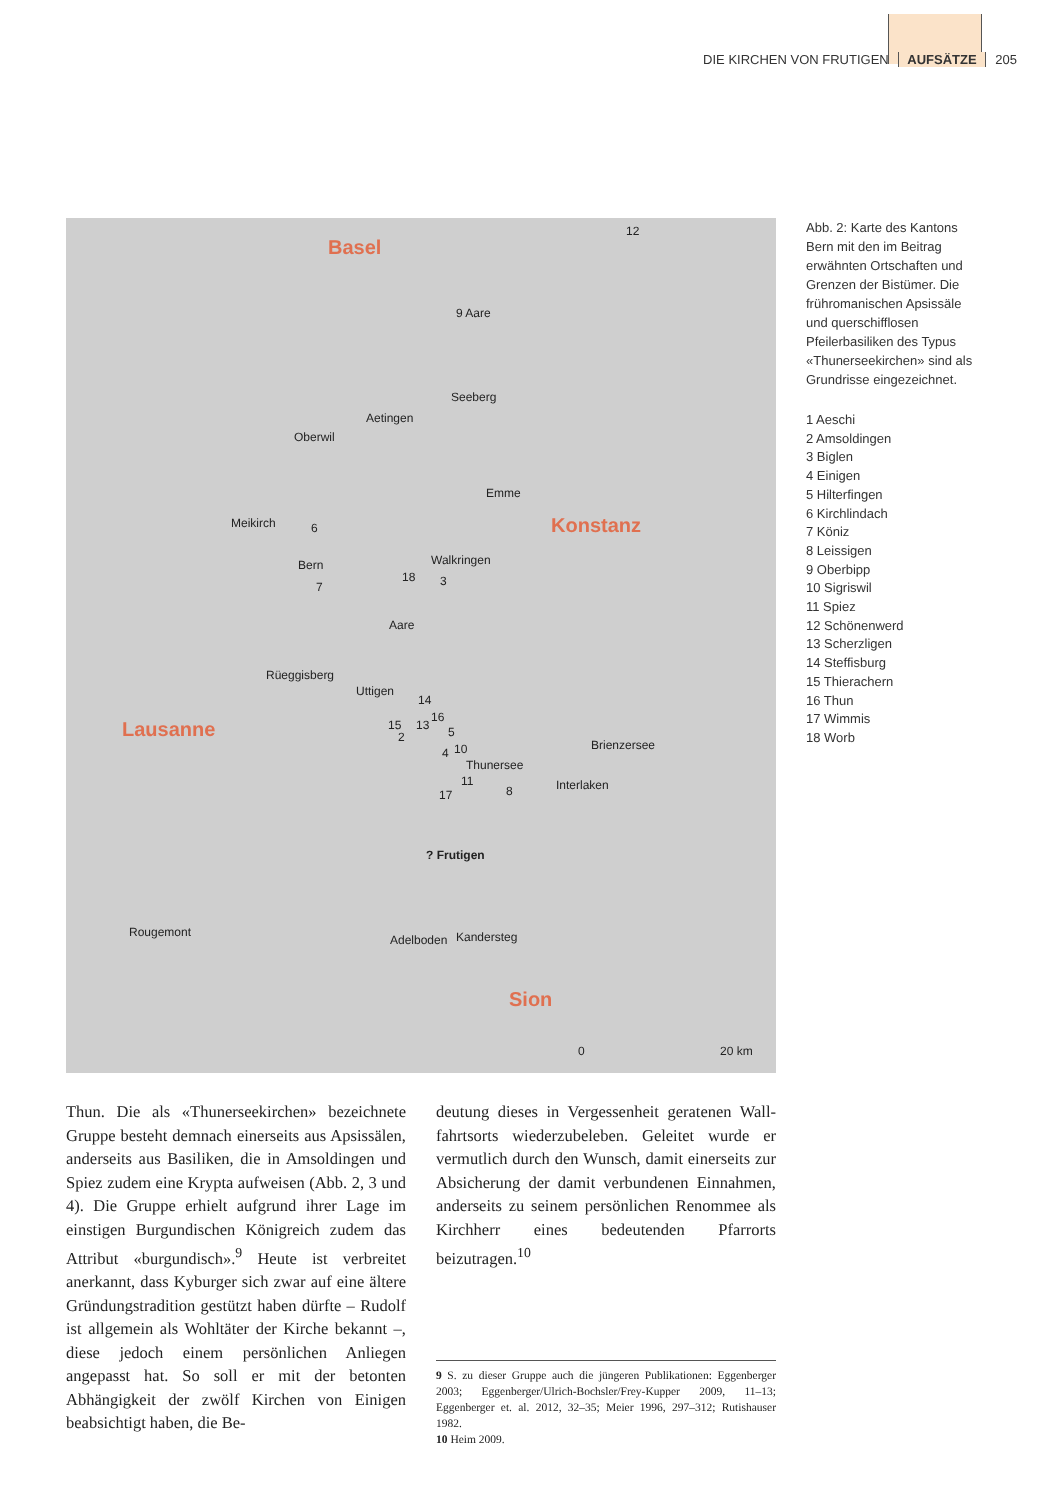DIE KIRCHEN VON FRUTIGEN AUFSÄTZE 205
Basel
Konstanz
Lausanne
Sion
12
9 Aare
Seeberg
Aetingen
Oberwil
Emme
Meikirch 6
Bern Walkringen
18 3 7
Aare
Rüeggisberg
Uttigen
14
16
15 13 5 2
10 4
Thunersee
Brienzersee
11
8 Interlaken
17
? Frutigen
Rougemont
Adelboden Kandersteg
0 20 km
Abb. 2: Karte des Kantons Bern mit den im Beitrag erwähnten Ortschaften und Grenzen der Bistümer. Die frühromanischen Apsissäle und querschiff­losen Pfeilerbasiliken des Typus «Thunerseekirchen» sind als Grundrisse einge­zeichnet.
1 Aeschi
2 Amsoldingen
3 Biglen
4 Einigen
5 Hilterfingen
6 Kirchlindach
7 Köniz
8 Leissigen
9 Oberbipp
10 Sigriswil
11 Spiez
12 Schönenwerd
13 Scherzligen
14 Steffisburg
15 Thierachern
16 Thun
17 Wimmis
18 Worb
Thun. Die als «Thunerseekirchen» bezeichnete Gruppe besteht demnach einerseits aus Apsis­sälen, anderseits aus Basiliken, die in Amsol­dingen und Spiez zudem eine Krypta aufweisen (Abb. 2, 3 und 4). Die Gruppe erhielt aufgrund ihrer Lage im einstigen Burgundischen Kö­nigreich zudem das Attribut «burgundisch».<sup>9</sup> Heute ist verbreitet anerkannt, dass Kyburger sich zwar auf eine ältere Gründungstradition gestützt haben dürfte – Rudolf ist allgemein als Wohltäter der Kirche bekannt –, diese jedoch einem persönlichen Anliegen angepasst hat. So soll er mit der betonten Abhängigkeit der zwölf Kirchen von Einigen beabsichtigt haben, die Be-
deutung dieses in Vergessenheit geratenen Wall­fahrtsorts wiederzubeleben. Geleitet wurde er vermutlich durch den Wunsch, damit einerseits zur Absicherung der damit verbundenen Ein­nahmen, anderseits zu seinem persönlichen Re­nommee als Kirchherr eines bedeutenden Pfarr­orts beizutragen.<sup>10</sup>
9 S. zu dieser Gruppe auch die jüngeren Publikationen: Eggenberger 2003; Eggenberger/Ulrich-Bochsler/Frey-Kupper 2009, 11–13; Eggenberger et. al. 2012, 32–35; Meier 1996, 297–312; Rutishauser 1982.
10 Heim 2009.